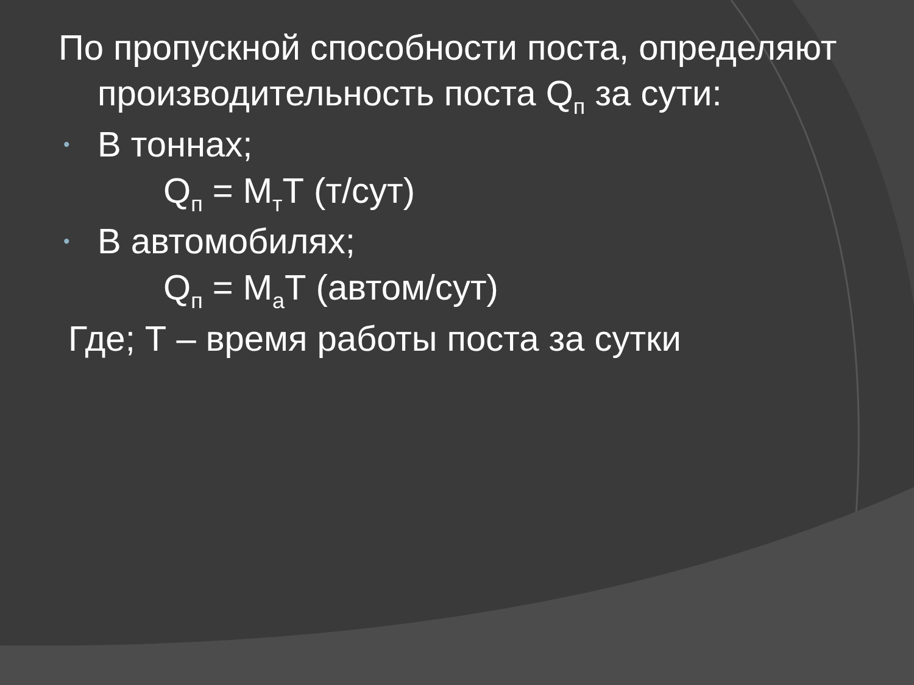По пропускной способности поста, определяют производительность поста Q<sub>п</sub> за сути:
• В тоннах;
Q<sub>п</sub> = М<sub>т</sub>Т (т/сут)
• В автомобилях;
Q<sub>п</sub> = М<sub>а</sub>Т (автом/сут)
Где; Т – время работы поста за сутки